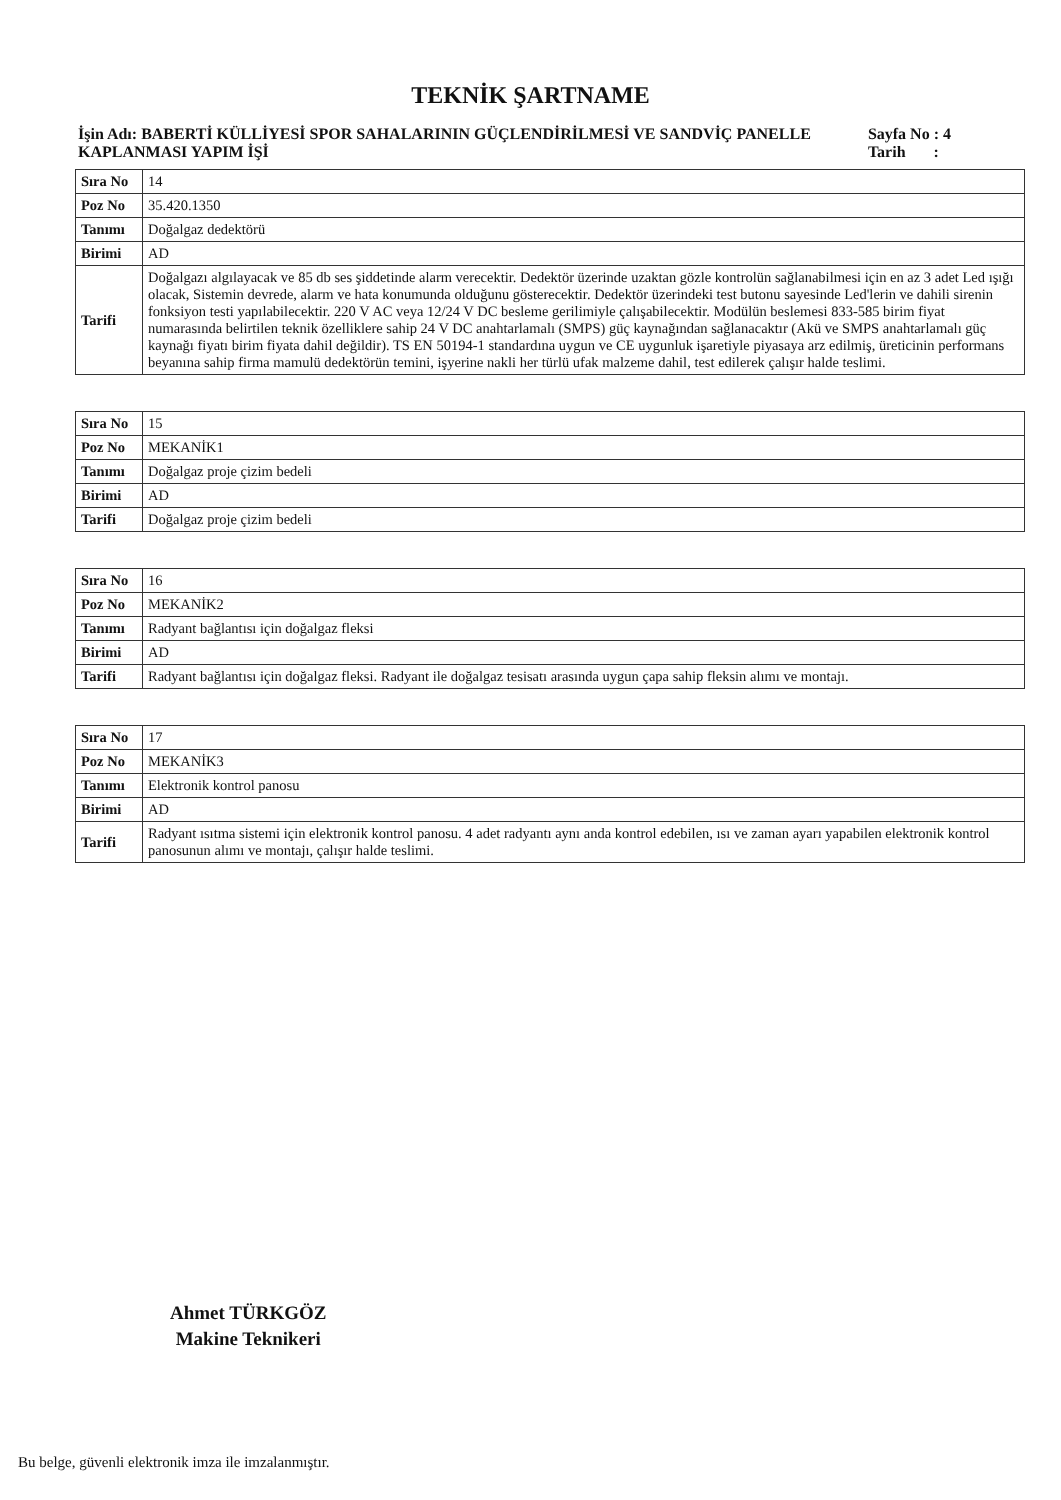TEKNİK ŞARTNAME
İşin Adı: BABERTİ KÜLLİYESİ SPOR SAHALARININ GÜÇLENDİRİLMESİ VE SANDVİÇ PANELLE KAPLANMASI YAPIM İŞİ
Sayfa No : 4
Tarih :
| Sıra No | 14 |
| Poz No | 35.420.1350 |
| Tanımı | Doğalgaz dedektörü |
| Birimi | AD |
| Tarifi | Doğalgazı algılayacak ve 85 db ses şiddetinde alarm verecektir. Dedektör üzerinde uzaktan gözle kontrolün sağlanabilmesi için en az 3 adet Led ışığı olacak, Sistemin devrede, alarm ve hata konumunda olduğunu gösterecektir. Dedektör üzerindeki test butonu sayesinde Led'lerin ve dahili sirenin fonksiyon testi yapılabilecektir. 220 V AC veya 12/24 V DC besleme gerilimiyle çalışabilecektir. Modülün beslemesi 833-585 birim fiyat numarasında belirtilen teknik özelliklere sahip 24 V DC anahtarlamalı (SMPS) güç kaynağından sağlanacaktır (Akü ve SMPS anahtarlamalı güç kaynağı fiyatı birim fiyata dahil değildir). TS EN 50194-1 standardına uygun ve CE uygunluk işaretiyle piyasaya arz edilmiş, üreticinin performans beyanına sahip firma mamulü dedektörün temini, işyerine nakli her türlü ufak malzeme dahil, test edilerek çalışır halde teslimi. |
| Sıra No | 15 |
| Poz No | MEKANİK1 |
| Tanımı | Doğalgaz proje çizim bedeli |
| Birimi | AD |
| Tarifi | Doğalgaz proje çizim bedeli |
| Sıra No | 16 |
| Poz No | MEKANİK2 |
| Tanımı | Radyant bağlantısı için doğalgaz fleksi |
| Birimi | AD |
| Tarifi | Radyant bağlantısı için doğalgaz fleksi. Radyant ile doğalgaz tesisatı arasında uygun çapa sahip fleksin alımı ve montajı. |
| Sıra No | 17 |
| Poz No | MEKANİK3 |
| Tanımı | Elektronik kontrol panosu |
| Birimi | AD |
| Tarifi | Radyant ısıtma sistemi için elektronik kontrol panosu. 4 adet radyantı aynı anda kontrol edebilen, ısı ve zaman ayarı yapabilen elektronik kontrol panosunun alımı ve montajı, çalışır halde teslimi. |
Ahmet TÜRKGÖZ
Makine Teknikeri
Bu belge, güvenli elektronik imza ile imzalanmıştır.